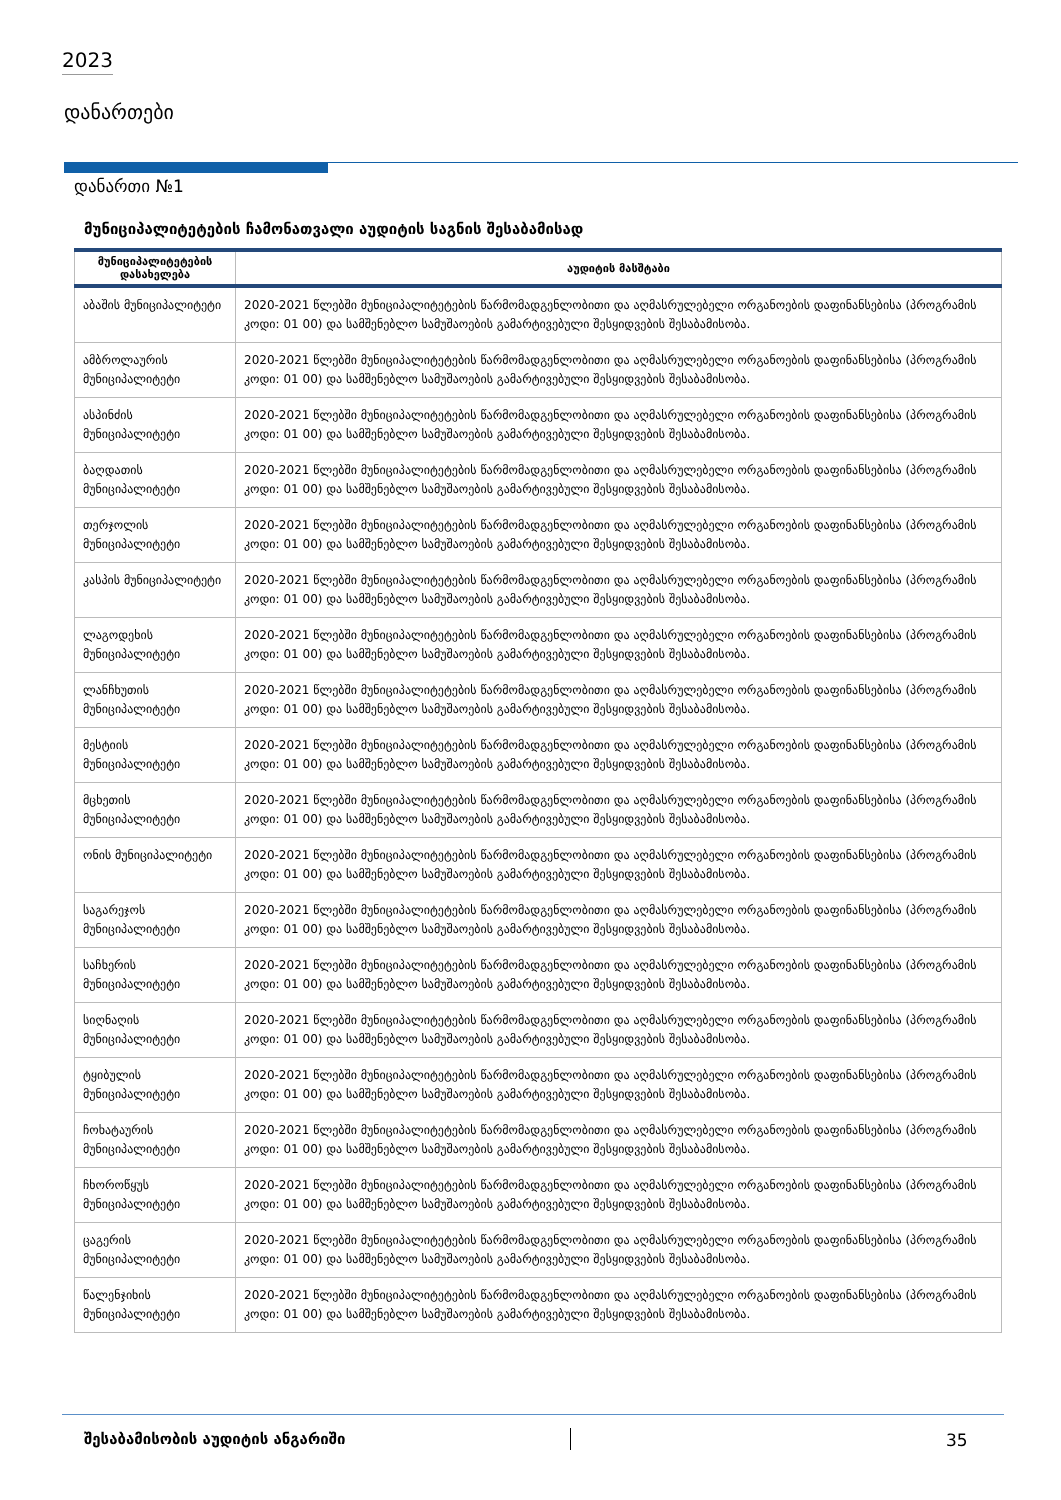2023
დანართები
დანართი №1
მუნიციპალიტეტების ჩამონათვალი აუდიტის საგნის შესაბამისად
| მუნიციპალიტეტების დასახელება | აუდიტის მასშტაბი |
| --- | --- |
| აბაშის მუნიციპალიტეტი | 2020-2021 წლებში მუნიციპალიტეტების წარმომადგენლობითი და აღმასრულებელი ორგანოების დაფინანსებისა (პროგრამის კოდი: 01 00) და სამშენებლო სამუშაოების გამარტივებული შესყიდვების შესაბამისობა. |
| ამბროლაურის მუნიციპალიტეტი | 2020-2021 წლებში მუნიციპალიტეტების წარმომადგენლობითი და აღმასრულებელი ორგანოების დაფინანსებისა (პროგრამის კოდი: 01 00) და სამშენებლო სამუშაოების გამარტივებული შესყიდვების შესაბამისობა. |
| ასპინძის მუნიციპალიტეტი | 2020-2021 წლებში მუნიციპალიტეტების წარმომადგენლობითი და აღმასრულებელი ორგანოების დაფინანსებისა (პროგრამის კოდი: 01 00) და სამშენებლო სამუშაოების გამარტივებული შესყიდვების შესაბამისობა. |
| ბაღდათის მუნიციპალიტეტი | 2020-2021 წლებში მუნიციპალიტეტების წარმომადგენლობითი და აღმასრულებელი ორგანოების დაფინანსებისა (პროგრამის კოდი: 01 00) და სამშენებლო სამუშაოების გამარტივებული შესყიდვების შესაბამისობა. |
| თერჯოლის მუნიციპალიტეტი | 2020-2021 წლებში მუნიციპალიტეტების წარმომადგენლობითი და აღმასრულებელი ორგანოების დაფინანსებისა (პროგრამის კოდი: 01 00) და სამშენებლო სამუშაოების გამარტივებული შესყიდვების შესაბამისობა. |
| კასპის მუნიციპალიტეტი | 2020-2021 წლებში მუნიციპალიტეტების წარმომადგენლობითი და აღმასრულებელი ორგანოების დაფინანსებისა (პროგრამის კოდი: 01 00) და სამშენებლო სამუშაოების გამარტივებული შესყიდვების შესაბამისობა. |
| ლაგოდეხის მუნიციპალიტეტი | 2020-2021 წლებში მუნიციპალიტეტების წარმომადგენლობითი და აღმასრულებელი ორგანოების დაფინანსებისა (პროგრამის კოდი: 01 00) და სამშენებლო სამუშაოების გამარტივებული შესყიდვების შესაბამისობა. |
| ლანჩხუთის მუნიციპალიტეტი | 2020-2021 წლებში მუნიციპალიტეტების წარმომადგენლობითი და აღმასრულებელი ორგანოების დაფინანსებისა (პროგრამის კოდი: 01 00) და სამშენებლო სამუშაოების გამარტივებული შესყიდვების შესაბამისობა. |
| მესტიის მუნიციპალიტეტი | 2020-2021 წლებში მუნიციპალიტეტების წარმომადგენლობითი და აღმასრულებელი ორგანოების დაფინანსებისა (პროგრამის კოდი: 01 00) და სამშენებლო სამუშაოების გამარტივებული შესყიდვების შესაბამისობა. |
| მცხეთის მუნიციპალიტეტი | 2020-2021 წლებში მუნიციპალიტეტების წარმომადგენლობითი და აღმასრულებელი ორგანოების დაფინანსებისა (პროგრამის კოდი: 01 00) და სამშენებლო სამუშაოების გამარტივებული შესყიდვების შესაბამისობა. |
| ონის მუნიციპალიტეტი | 2020-2021 წლებში მუნიციპალიტეტების წარმომადგენლობითი და აღმასრულებელი ორგანოების დაფინანსებისა (პროგრამის კოდი: 01 00) და სამშენებლო სამუშაოების გამარტივებული შესყიდვების შესაბამისობა. |
| საგარეჯოს მუნიციპალიტეტი | 2020-2021 წლებში მუნიციპალიტეტების წარმომადგენლობითი და აღმასრულებელი ორგანოების დაფინანსებისა (პროგრამის კოდი: 01 00) და სამშენებლო სამუშაოების გამარტივებული შესყიდვების შესაბამისობა. |
| საჩხერის მუნიციპალიტეტი | 2020-2021 წლებში მუნიციპალიტეტების წარმომადგენლობითი და აღმასრულებელი ორგანოების დაფინანსებისა (პროგრამის კოდი: 01 00) და სამშენებლო სამუშაოების გამარტივებული შესყიდვების შესაბამისობა. |
| სიღნაღის მუნიციპალიტეტი | 2020-2021 წლებში მუნიციპალიტეტების წარმომადგენლობითი და აღმასრულებელი ორგანოების დაფინანსებისა (პროგრამის კოდი: 01 00) და სამშენებლო სამუშაოების გამარტივებული შესყიდვების შესაბამისობა. |
| ტყიბულის მუნიციპალიტეტი | 2020-2021 წლებში მუნიციპალიტეტების წარმომადგენლობითი და აღმასრულებელი ორგანოების დაფინანსებისა (პროგრამის კოდი: 01 00) და სამშენებლო სამუშაოების გამარტივებული შესყიდვების შესაბამისობა. |
| ჩოხატაურის მუნიციპალიტეტი | 2020-2021 წლებში მუნიციპალიტეტების წარმომადგენლობითი და აღმასრულებელი ორგანოების დაფინანსებისა (პროგრამის კოდი: 01 00) და სამშენებლო სამუშაოების გამარტივებული შესყიდვების შესაბამისობა. |
| ჩხოროწყუს მუნიციპალიტეტი | 2020-2021 წლებში მუნიციპალიტეტების წარმომადგენლობითი და აღმასრულებელი ორგანოების დაფინანსებისა (პროგრამის კოდი: 01 00) და სამშენებლო სამუშაოების გამარტივებული შესყიდვების შესაბამისობა. |
| ცაგერის მუნიციპალიტეტი | 2020-2021 წლებში მუნიციპალიტეტების წარმომადგენლობითი და აღმასრულებელი ორგანოების დაფინანსებისა (პროგრამის კოდი: 01 00) და სამშენებლო სამუშაოების გამარტივებული შესყიდვების შესაბამისობა. |
| წალენჯიხის მუნიციპალიტეტი | 2020-2021 წლებში მუნიციპალიტეტების წარმომადგენლობითი და აღმასრულებელი ორგანოების დაფინანსებისა (პროგრამის კოდი: 01 00) და სამშენებლო სამუშაოების გამარტივებული შესყიდვების შესაბამისობა. |
შესაბამისობის აუდიტის ანგარიში 35